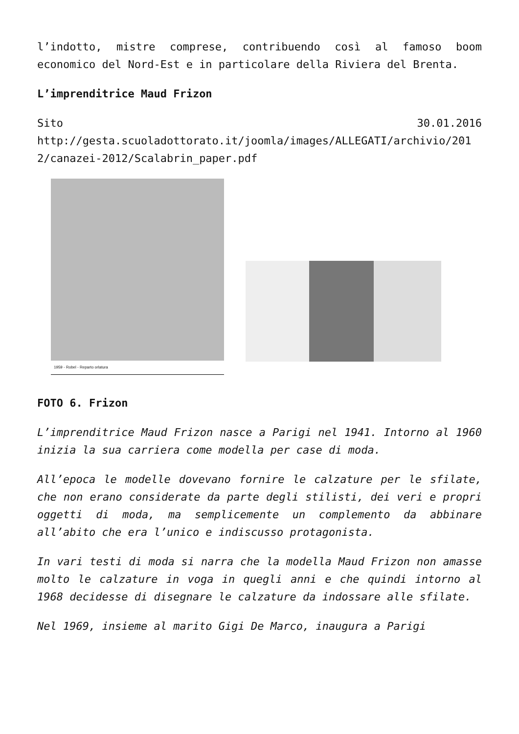l’indotto, mistre comprese, contribuendo così al famoso boom economico del Nord-Est e in particolare della Riviera del Brenta.
L’imprenditrice Maud Frizon
Sito 30.01.2016
http://gesta.scuoladottorato.it/joomla/images/ALLEGATI/archivio/2012/canazei-2012/Scalabrin_paper.pdf
1959 - Robel - Reparto orlatura
FOTO 6. Frizon
L’imprenditrice Maud Frizon nasce a Parigi nel 1941. Intorno al 1960 inizia la sua carriera come modella per case di moda.
All’epoca le modelle dovevano fornire le calzature per le sfilate, che non erano considerate da parte degli stilisti, dei veri e propri oggetti di moda, ma semplicemente un complemento da abbinare all’abito che era l’unico e indiscusso protagonista.
In vari testi di moda si narra che la modella Maud Frizon non amasse molto le calzature in voga in quegli anni e che quindi intorno al 1968 decidesse di disegnare le calzature da indossare alle sfilate.
Nel 1969, insieme al marito Gigi De Marco, inaugura a Parigi